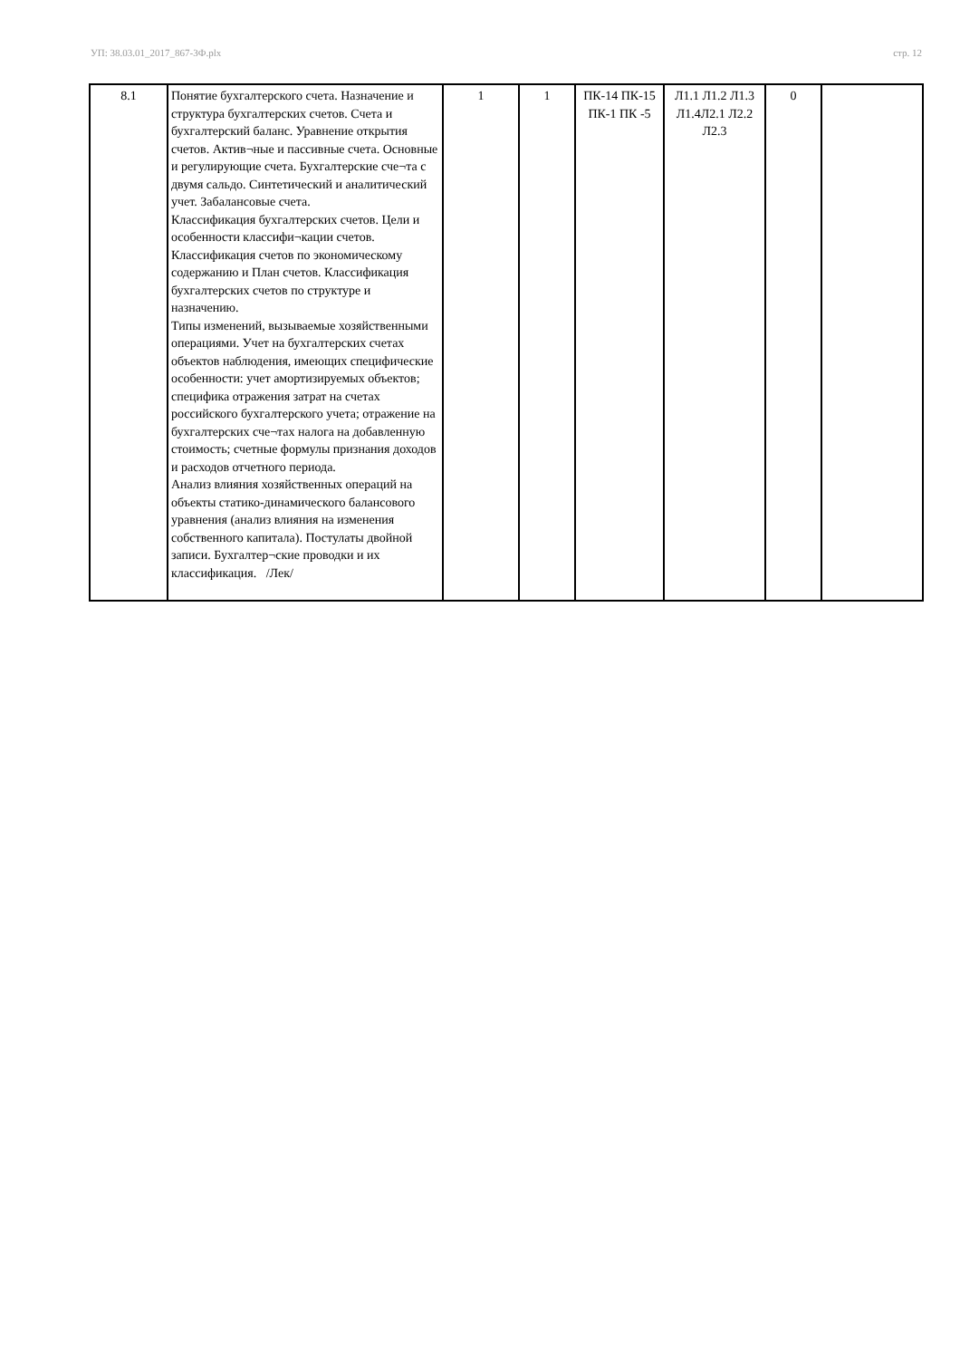УП: 38.03.01_2017_867-3Ф.plx стр. 12
| 8.1 | Понятие бухгалтерского счета. Назначение и структура бухгалтерских счетов. Счета и бухгалтерский баланс. Уравнение открытия счетов. Актив¬ные и пассивные счета. Основные и регулирующие счета. Бухгалтерские сче¬та с двумя сальдо. Синтетический и аналитический учет. Забалансовые счета. Классификация бухгалтерских счетов. Цели и особенности классифи¬кации счетов. Классификация счетов по экономическому содержанию и План счетов. Классификация бухгалтерских счетов по структуре и назначению. Типы изменений, вызываемые хозяйственными операциями. Учет на бухгалтерских счетах объектов наблюдения, имеющих специфические особенности: учет амортизируемых объектов; специфика отражения затрат на счетах российского бухгалтерского учета; отражение на бухгалтерских сче¬тах налога на добавленную стоимость; счетные формулы признания доходов и расходов отчетного периода. Анализ влияния хозяйственных операций на объекты статико-динамического балансового уравнения (анализ влияния на изменения собственного капитала). Постулаты двойной записи. Бухгалтер¬ские проводки и их классификация. /Лек/ | 1 | 1 | ПК-14 ПК-15 ПК-1 ПК -5 | Л1.1 Л1.2 Л1.3 Л1.4Л2.1 Л2.2 Л2.3 | 0 | |